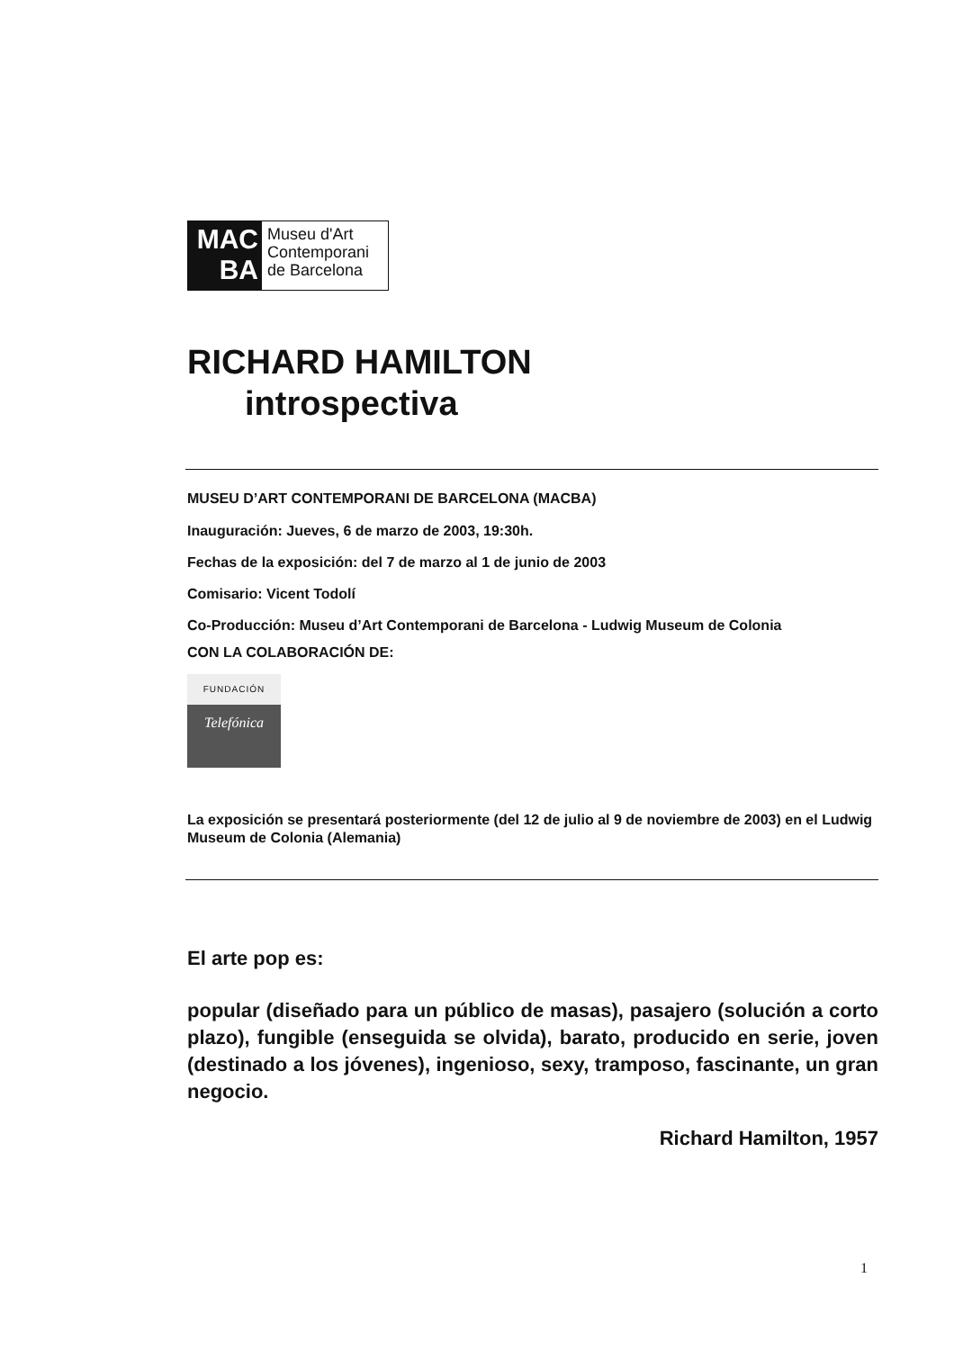MAC
BA
Museu d'Art
Contemporani
de Barcelona
RICHARD HAMILTON
introspectiva
MUSEU D’ART CONTEMPORANI DE BARCELONA (MACBA)
Inauguración: Jueves, 6 de marzo de 2003, 19:30h.
Fechas de la exposición: del 7 de marzo al 1 de junio de 2003
Comisario: Vicent Todolí
Co-Producción: Museu d’Art Contemporani de Barcelona - Ludwig Museum de Colonia
CON LA COLABORACIÓN DE:
FUNDACIÓN
Telefónica
La exposición se presentará posteriormente (del 12 de julio al 9 de noviembre de 2003) en el Ludwig Museum de Colonia (Alemania)
El arte pop es:
popular (diseñado para un público de masas), pasajero (solución a corto plazo), fungible (enseguida se olvida), barato, producido en serie, joven (destinado a los jóvenes), ingenioso, sexy, tramposo, fascinante, un gran negocio.
Richard Hamilton, 1957
1